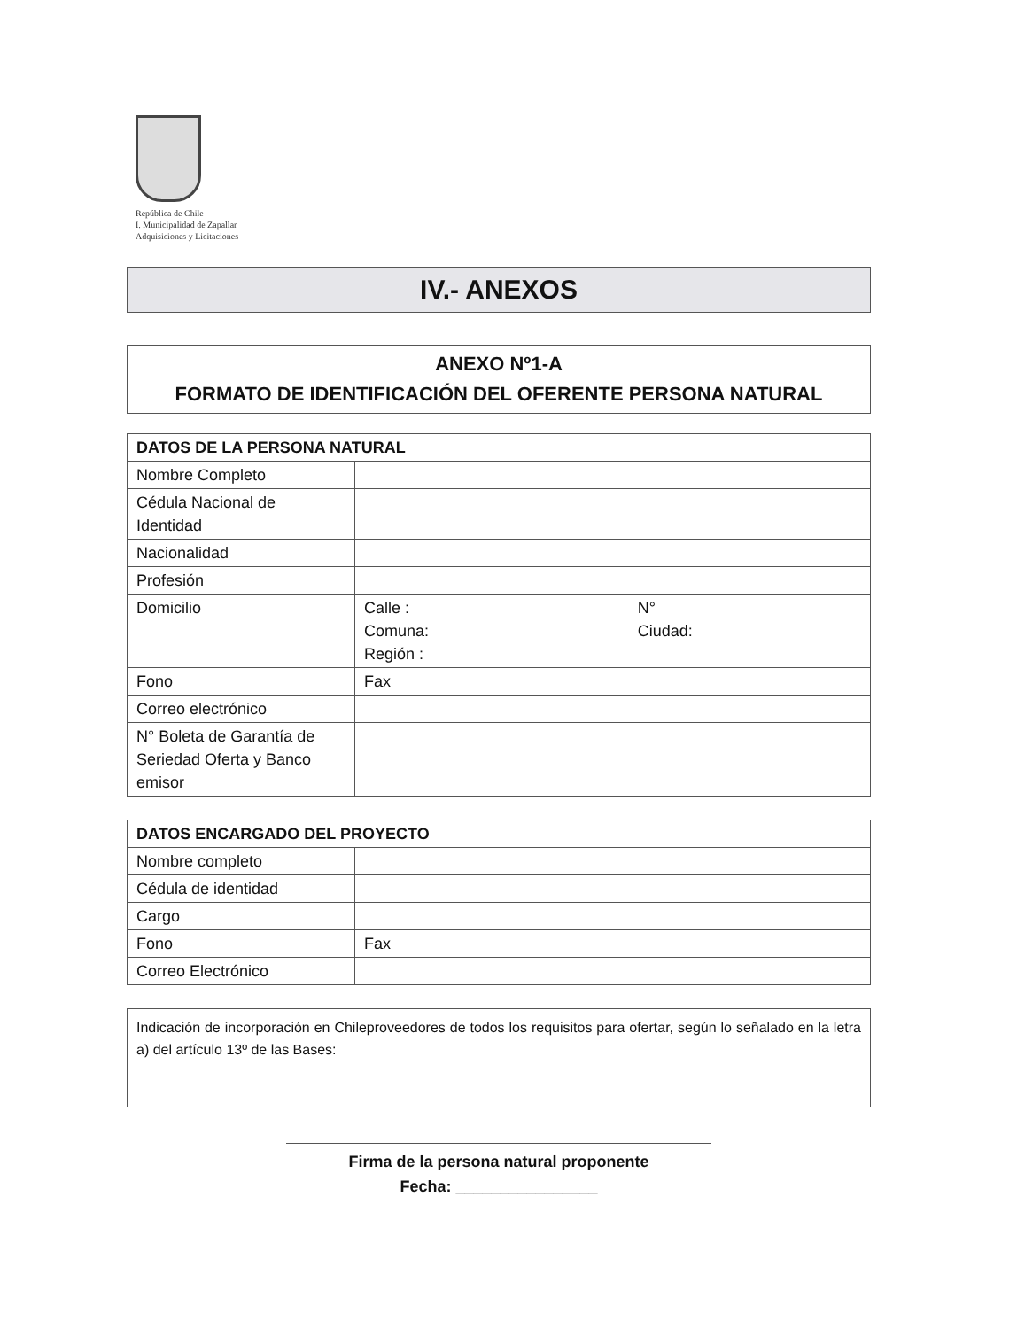República de Chile
I. Municipalidad de Zapallar
Adquisiciones y Licitaciones
IV.- ANEXOS
ANEXO Nº1-A
FORMATO DE IDENTIFICACIÓN DEL OFERENTE PERSONA NATURAL
| DATOS DE LA PERSONA NATURAL | | |
| --- | --- | --- |
| Nombre Completo | | |
| Cédula Nacional de Identidad | | |
| Nacionalidad | | |
| Profesión | | |
| Domicilio | Calle : Comuna: Región : | N° Ciudad: |
| Fono | Fax | |
| Correo electrónico | | |
| N° Boleta de Garantía de Seriedad Oferta y Banco emisor | | |
| DATOS ENCARGADO DEL PROYECTO | | |
| --- | --- | --- |
| Nombre completo | | |
| Cédula de identidad | | |
| Cargo | | |
| Fono | | Fax |
| Correo Electrónico | | |
Indicación de incorporación en Chileproveedores de todos los requisitos para ofertar, según lo señalado en la letra a) del artículo 13º de las Bases:
Firma de la persona natural proponente
Fecha: ________________